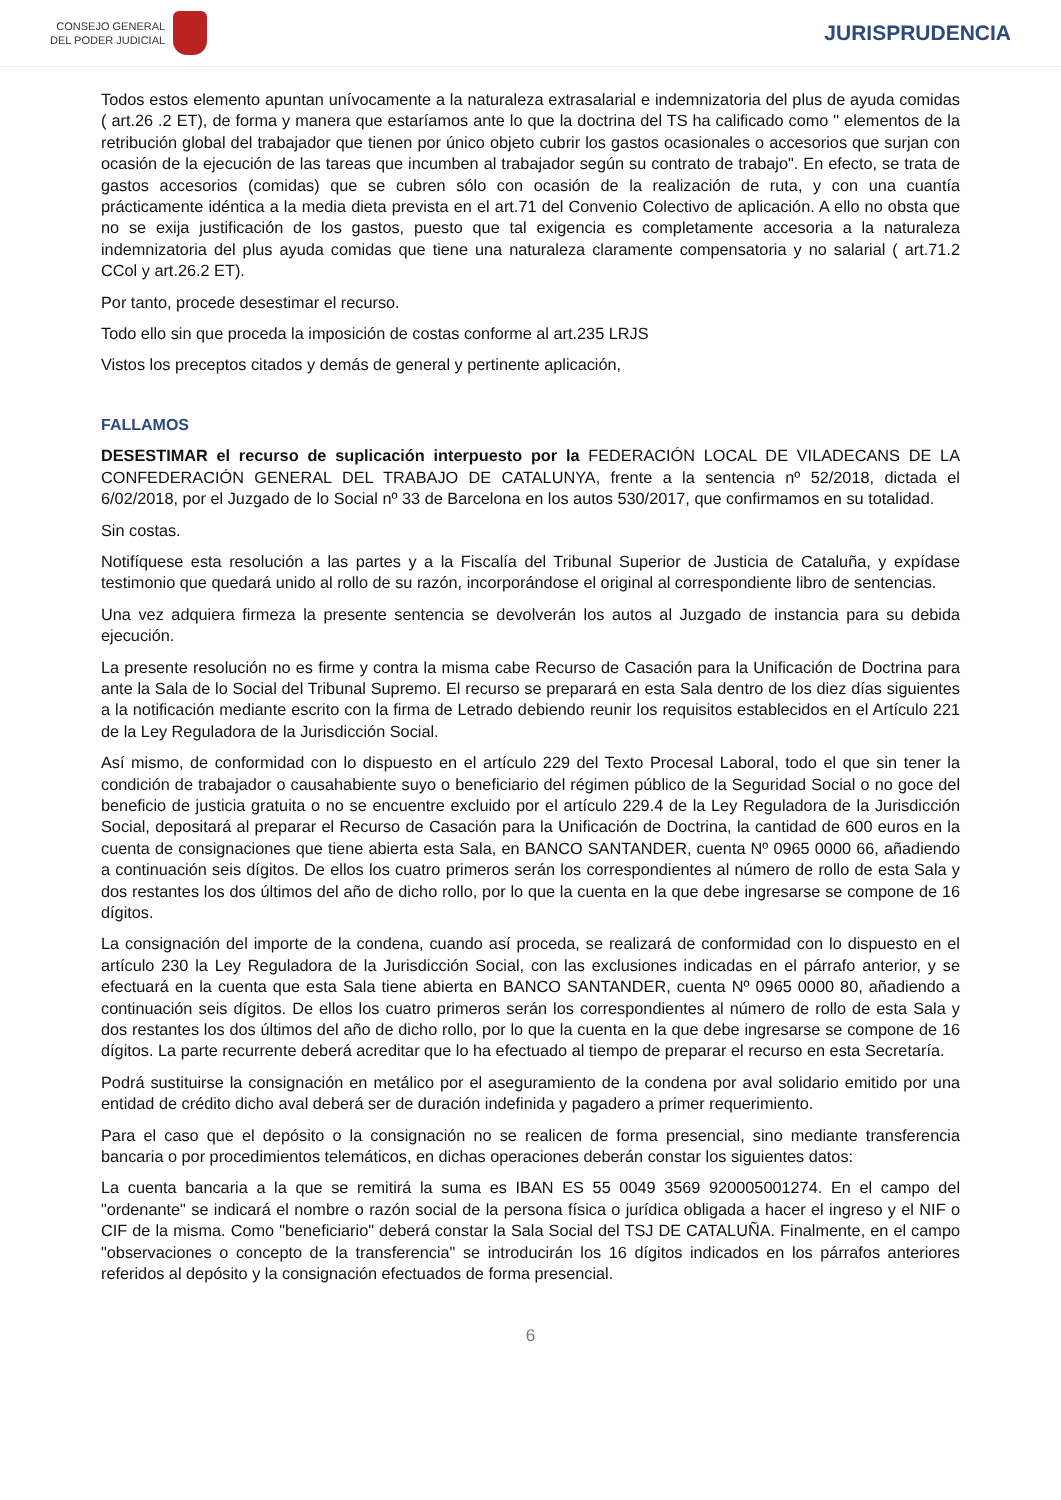CONSEJO GENERAL
DEL PODER JUDICIAL
JURISPRUDENCIA
Todos estos elemento apuntan unívocamente a la naturaleza extrasalarial e indemnizatoria del plus de ayuda comidas ( art.26 .2 ET), de forma y manera que estaríamos ante lo que la doctrina del TS ha calificado como " elementos de la retribución global del trabajador que tienen por único objeto cubrir los gastos ocasionales o accesorios que surjan con ocasión de la ejecución de las tareas que incumben al trabajador según su contrato de trabajo". En efecto, se trata de gastos accesorios (comidas) que se cubren sólo con ocasión de la realización de ruta, y con una cuantía prácticamente idéntica a la media dieta prevista en el art.71 del Convenio Colectivo de aplicación. A ello no obsta que no se exija justificación de los gastos, puesto que tal exigencia es completamente accesoria a la naturaleza indemnizatoria del plus ayuda comidas que tiene una naturaleza claramente compensatoria y no salarial ( art.71.2 CCol y art.26.2 ET).
Por tanto, procede desestimar el recurso.
Todo ello sin que proceda la imposición de costas conforme al art.235 LRJS
Vistos los preceptos citados y demás de general y pertinente aplicación,
FALLAMOS
DESESTIMAR el recurso de suplicación interpuesto por la FEDERACIÓN LOCAL DE VILADECANS DE LA CONFEDERACIÓN GENERAL DEL TRABAJO DE CATALUNYA, frente a la sentencia nº 52/2018, dictada el 6/02/2018, por el Juzgado de lo Social nº 33 de Barcelona en los autos 530/2017, que confirmamos en su totalidad.
Sin costas.
Notifíquese esta resolución a las partes y a la Fiscalía del Tribunal Superior de Justicia de Cataluña, y expídase testimonio que quedará unido al rollo de su razón, incorporándose el original al correspondiente libro de sentencias.
Una vez adquiera firmeza la presente sentencia se devolverán los autos al Juzgado de instancia para su debida ejecución.
La presente resolución no es firme y contra la misma cabe Recurso de Casación para la Unificación de Doctrina para ante la Sala de lo Social del Tribunal Supremo. El recurso se preparará en esta Sala dentro de los diez días siguientes a la notificación mediante escrito con la firma de Letrado debiendo reunir los requisitos establecidos en el Artículo 221 de la Ley Reguladora de la Jurisdicción Social.
Así mismo, de conformidad con lo dispuesto en el artículo 229 del Texto Procesal Laboral, todo el que sin tener la condición de trabajador o causahabiente suyo o beneficiario del régimen público de la Seguridad Social o no goce del beneficio de justicia gratuita o no se encuentre excluido por el artículo 229.4 de la Ley Reguladora de la Jurisdicción Social, depositará al preparar el Recurso de Casación para la Unificación de Doctrina, la cantidad de 600 euros en la cuenta de consignaciones que tiene abierta esta Sala, en BANCO SANTANDER, cuenta Nº 0965 0000 66, añadiendo a continuación seis dígitos. De ellos los cuatro primeros serán los correspondientes al número de rollo de esta Sala y dos restantes los dos últimos del año de dicho rollo, por lo que la cuenta en la que debe ingresarse se compone de 16 dígitos.
La consignación del importe de la condena, cuando así proceda, se realizará de conformidad con lo dispuesto en el artículo 230 la Ley Reguladora de la Jurisdicción Social, con las exclusiones indicadas en el párrafo anterior, y se efectuará en la cuenta que esta Sala tiene abierta en BANCO SANTANDER, cuenta Nº 0965 0000 80, añadiendo a continuación seis dígitos. De ellos los cuatro primeros serán los correspondientes al número de rollo de esta Sala y dos restantes los dos últimos del año de dicho rollo, por lo que la cuenta en la que debe ingresarse se compone de 16 dígitos. La parte recurrente deberá acreditar que lo ha efectuado al tiempo de preparar el recurso en esta Secretaría.
Podrá sustituirse la consignación en metálico por el aseguramiento de la condena por aval solidario emitido por una entidad de crédito dicho aval deberá ser de duración indefinida y pagadero a primer requerimiento.
Para el caso que el depósito o la consignación no se realicen de forma presencial, sino mediante transferencia bancaria o por procedimientos telemáticos, en dichas operaciones deberán constar los siguientes datos:
La cuenta bancaria a la que se remitirá la suma es IBAN ES 55 0049 3569 920005001274. En el campo del "ordenante" se indicará el nombre o razón social de la persona física o jurídica obligada a hacer el ingreso y el NIF o CIF de la misma. Como "beneficiario" deberá constar la Sala Social del TSJ DE CATALUÑA. Finalmente, en el campo "observaciones o concepto de la transferencia" se introducirán los 16 dígitos indicados en los párrafos anteriores referidos al depósito y la consignación efectuados de forma presencial.
6